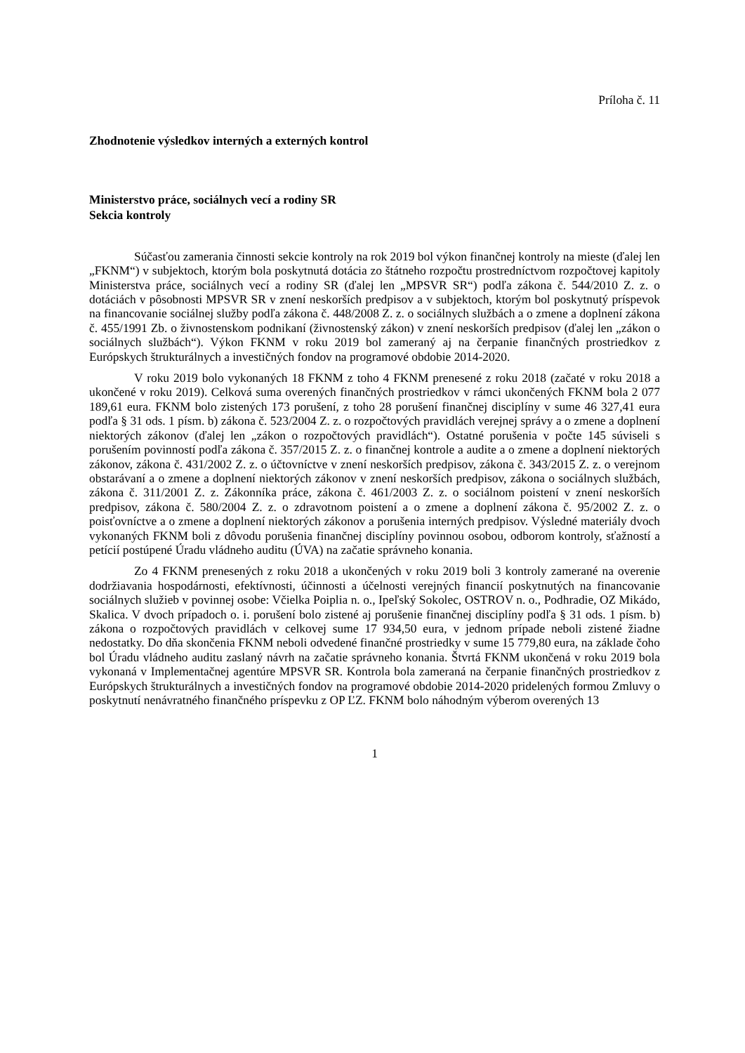Príloha č. 11
Zhodnotenie výsledkov interných a externých kontrol
Ministerstvo práce, sociálnych vecí a rodiny SR
Sekcia kontroly
Súčasťou zamerania činnosti sekcie kontroly na rok 2019 bol výkon finančnej kontroly na mieste (ďalej len „FKNM“) v subjektoch, ktorým bola poskytnutá dotácia zo štátneho rozpočtu prostredníctvom rozpočtovej kapitoly Ministerstva práce, sociálnych vecí a rodiny SR (ďalej len „MPSVR SR“) podľa zákona č. 544/2010 Z. z. o dotáciách v pôsobnosti MPSVR SR v znení neskorších predpisov a v subjektoch, ktorým bol poskytnutý príspevok na financovanie sociálnej služby podľa zákona č. 448/2008 Z. z. o sociálnych službách a o zmene a doplnení zákona č. 455/1991 Zb. o živnostenskom podnikaní (živnostenský zákon) v znení neskorších predpisov (ďalej len „zákon o sociálnych službách“). Výkon FKNM v roku 2019 bol zameraný aj na čerpanie finančných prostriedkov z Európskych štrukturálnych a investičných fondov na programové obdobie 2014-2020.
V roku 2019 bolo vykonaných 18 FKNM z toho 4 FKNM prenesené z roku 2018 (začaté v roku 2018 a ukončené v roku 2019). Celková suma overených finančných prostriedkov v rámci ukončených FKNM bola 2 077 189,61 eura. FKNM bolo zistených 173 porušení, z toho 28 porušení finančnej disciplíny v sume 46 327,41 eura podľa § 31 ods. 1 písm. b) zákona č. 523/2004 Z. z. o rozpočtových pravidlách verejnej správy a o zmene a doplnení niektorých zákonov (ďalej len „zákon o rozpočtových pravidlách“). Ostatné porušenia v počte 145 súviseli s porušením povinností podľa zákona č. 357/2015 Z. z. o finančnej kontrole a audite a o zmene a doplnení niektorých zákonov, zákona č. 431/2002 Z. z. o účtovníctve v znení neskorších predpisov, zákona č. 343/2015 Z. z. o verejnom obstarávaní a o zmene a doplnení niektorých zákonov v znení neskorších predpisov, zákona o sociálnych službách, zákona č. 311/2001 Z. z. Zákonníka práce, zákona č. 461/2003 Z. z. o sociálnom poistení v znení neskorších predpisov, zákona č. 580/2004 Z. z. o zdravotnom poistení a o zmene a doplnení zákona č. 95/2002 Z. z. o poisťovníctve a o zmene a doplnení niektorých zákonov a porušenia interných predpisov. Výsledné materiály dvoch vykonaných FKNM boli z dôvodu porušenia finančnej disciplíny povinnou osobou, odborom kontroly, sťažností a petícií postúpené Úradu vládneho auditu (ÚVA) na začatie správneho konania.
Zo 4 FKNM prenesených z roku 2018 a ukončených v roku 2019 boli 3 kontroly zamerané na overenie dodržiavania hospodárnosti, efektívnosti, účinnosti a účelnosti verejných financií poskytnutých na financovanie sociálnych služieb v povinnej osobe: Včielka Poiplia n. o., Ipeľský Sokolec, OSTROV n. o., Podhradie, OZ Mikádo, Skalica. V dvoch prípadoch o. i. porušení bolo zistené aj porušenie finančnej disciplíny podľa § 31 ods. 1 písm. b) zákona o rozpočtových pravidlách v celkovej sume 17 934,50 eura, v jednom prípade neboli zistené žiadne nedostatky. Do dňa skončenia FKNM neboli odvedené finančné prostriedky v sume 15 779,80 eura, na základe čoho bol Úradu vládneho auditu zaslaný návrh na začatie správneho konania. Štvrtá FKNM ukončená v roku 2019 bola vykonaná v Implementačnej agentúre MPSVR SR. Kontrola bola zameraná na čerpanie finančných prostriedkov z Európskych štrukturálnych a investičných fondov na programové obdobie 2014-2020 pridelených formou Zmluvy o poskytnutí nenávratného finančného príspevku z OP ĽZ. FKNM bolo náhodným výberom overených 13
1